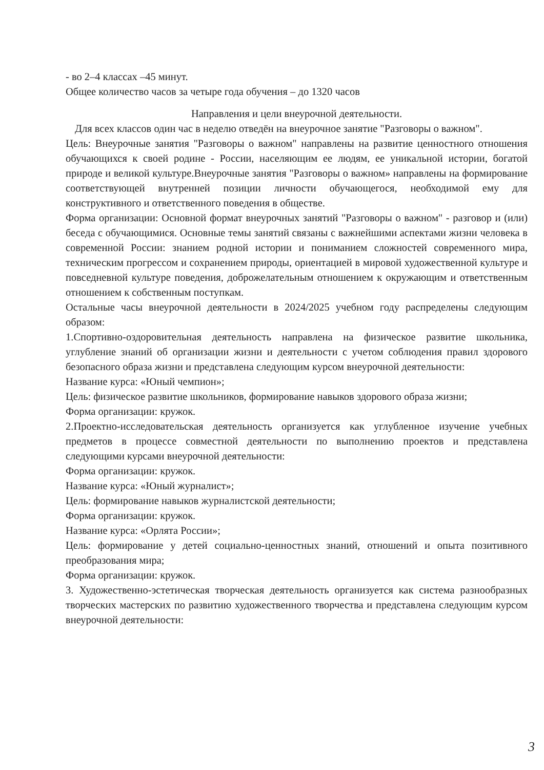- во 2–4 классах –45 минут.
Общее количество часов за четыре года обучения – до 1320 часов
Направления и цели внеурочной деятельности.
Для всех классов один час в неделю отведён на внеурочное занятие "Разговоры о важном".
Цель: Внеурочные занятия "Разговоры о важном" направлены на развитие ценностного отношения обучающихся к своей родине - России, населяющим ее людям, ее уникальной истории, богатой природе и великой культуре.Внеурочные занятия "Разговоры о важном» направлены на формирование соответствующей внутренней позиции личности обучающегося, необходимой ему для конструктивного и ответственного поведения в обществе.
Форма организации: Основной формат внеурочных занятий "Разговоры о важном" - разговор и (или) беседа с обучающимися. Основные темы занятий связаны с важнейшими аспектами жизни человека в современной России: знанием родной истории и пониманием сложностей современного мира, техническим прогрессом и сохранением природы, ориентацией в мировой художественной культуре и повседневной культуре поведения, доброжелательным отношением к окружающим и ответственным отношением к собственным поступкам.
Остальные часы внеурочной деятельности в 2024/2025 учебном году распределены следующим образом:
1.Спортивно-оздоровительная деятельность направлена на физическое развитие школьника, углубление знаний об организации жизни и деятельности с учетом соблюдения правил здорового безопасного образа жизни и представлена следующим курсом внеурочной деятельности:
Название курса: «Юный чемпион»;
Цель: физическое развитие школьников, формирование навыков здорового образа жизни;
Форма организации: кружок.
2.Проектно-исследовательская деятельность организуется как углубленное изучение учебных предметов в процессе совместной деятельности по выполнению проектов и представлена следующими курсами внеурочной деятельности:
Форма организации: кружок.
Название курса: «Юный журналист»;
Цель: формирование навыков журналистской деятельности;
Форма организации: кружок.
Название курса: «Орлята России»;
Цель: формирование у детей социально-ценностных знаний, отношений и опыта позитивного преобразования мира;
Форма организации: кружок.
3. Художественно-эстетическая творческая деятельность организуется как система разнообразных творческих мастерских по развитию художественного творчества и представлена следующим курсом внеурочной деятельности:
3